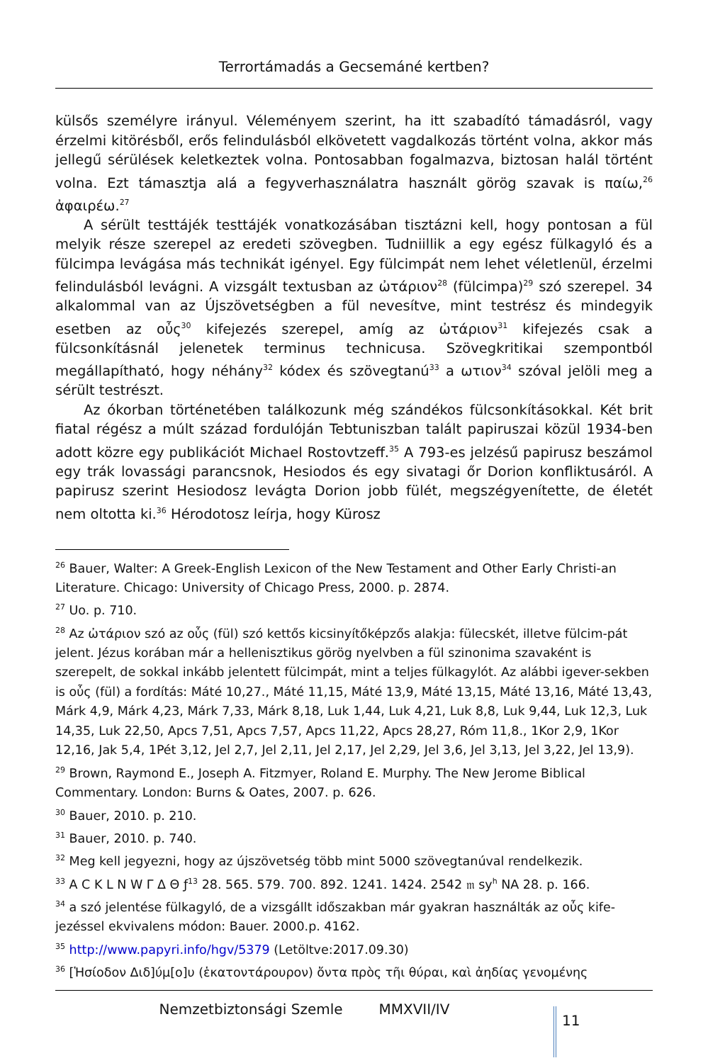Terrortámadás a Gecsemáné kertben?
külsős személyre irányul. Véleményem szerint, ha itt szabadító támadásról, vagy érzelmi kitörésből, erős felindulásból elkövetett vagdalkozás történt volna, akkor más jellegű sérülések keletkeztek volna. Pontosabban fogalmazva, biztosan halál történt volna. Ezt támasztja alá a fegyverhasználatra használt görög szavak is παίω,<sup>26</sup> ἀφαιρέω.<sup>27</sup>
A sérült testtájék testtájék vonatkozásában tisztázni kell, hogy pontosan a fül melyik része szerepel az eredeti szövegben. Tudniillik a egy egész fülkagyló és a fülcimpa levágása más technikát igényel. Egy fülcimpát nem lehet véletlenül, érzelmi felindulásból levágni. A vizsgált textusban az ὠτάριον<sup>28</sup> (fülcimpa)<sup>29</sup> szó szerepel. 34 alkalommal van az Újszövetségben a fül nevesítve, mint testrész és mindegyik esetben az οὖς<sup>30</sup> kifejezés szerepel, amíg az ὠτάριον<sup>31</sup> kifejezés csak a fülcsonkításnál jelenetek terminus technicusa. Szövegkritikai szempontból megállapítható, hogy néhány<sup>32</sup> kódex és szövegtanú<sup>33</sup> a ωτιον<sup>34</sup> szóval jelöli meg a sérült testrészt.
Az ókorban történetében találkozunk még szándékos fülcsonkításokkal. Két brit fiatal régész a múlt század fordulóján Tebtuniszban talált papiruszai közül 1934-ben adott közre egy publikációt Michael Rostovtzeff.<sup>35</sup> A 793-es jelzésű papirusz beszámol egy trák lovassági parancsnok, Hesiodos és egy sivatagi őr Dorion konfliktusáról. A papirusz szerint Hesiodosz levágta Dorion jobb fülét, megszégyenítette, de életét nem oltotta ki.<sup>36</sup> Hérodotosz leírja, hogy Kürosz
<sup>26</sup> Bauer, Walter: A Greek-English Lexicon of the New Testament and Other Early Christi-an Literature. Chicago: University of Chicago Press, 2000. p. 2874.
<sup>27</sup> Uo. p. 710.
<sup>28</sup> Az ὠτάριον szó az οὖς (fül) szó kettős kicsinyítőképzős alakja: fülecskét, illetve fülcim-pát jelent. Jézus korában már a hellenisztikus görög nyelvben a fül szinonima szavaként is szerepelt, de sokkal inkább jelentett fülcimpát, mint a teljes fülkagylót. Az alábbi igever-sekben is οὖς (fül) a fordítás: Máté 10,27., Máté 11,15, Máté 13,9, Máté 13,15, Máté 13,16, Máté 13,43, Márk 4,9, Márk 4,23, Márk 7,33, Márk 8,18, Luk 1,44, Luk 4,21, Luk 8,8, Luk 9,44, Luk 12,3, Luk 14,35, Luk 22,50, Apcs 7,51, Apcs 7,57, Apcs 11,22, Apcs 28,27, Róm 11,8., 1Kor 2,9, 1Kor 12,16, Jak 5,4, 1Pét 3,12, Jel 2,7, Jel 2,11, Jel 2,17, Jel 2,29, Jel 3,6, Jel 3,13, Jel 3,22, Jel 13,9).
<sup>29</sup> Brown, Raymond E., Joseph A. Fitzmyer, Roland E. Murphy. The New Jerome Biblical Commentary. London: Burns & Oates, 2007. p. 626.
<sup>30</sup> Bauer, 2010. p. 210.
<sup>31</sup> Bauer, 2010. p. 740.
<sup>32</sup> Meg kell jegyezni, hogy az újszövetség több mint 5000 szövegtanúval rendelkezik.
<sup>33</sup> A C K L N W Γ Δ Θ ƒ<sup>13</sup> 28. 565. 579. 700. 892. 1241. 1424. 2542 𝔪 sy<sup>h</sup> NA 28. p. 166.
<sup>34</sup> a szó jelentése fülkagyló, de a vizsgállt időszakban már gyakran használták az οὖς kife-jezéssel ekvivalens módon: Bauer. 2000.p. 4162.
<sup>35</sup> http://www.papyri.info/hgv/5379 (Letöltve:2017.09.30)
<sup>36</sup> [Ἡσίοδον Διδ]ύμ[ο]υ (ἑκατοντάρουρον) ὄντα πρὸς τῆι θύραι, καὶ ἀηδίας γενομένης
Nemzetbiztonsági Szemle MMXVII/IV
11